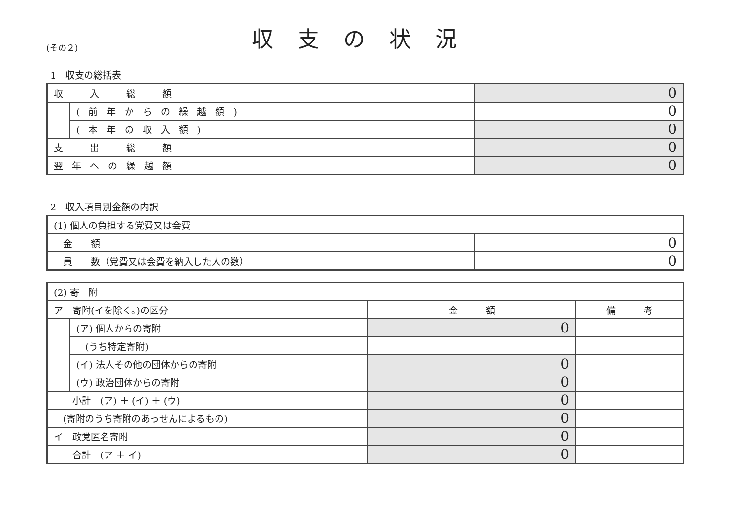(その２)
収支の状況
1　収支の総括表
| 収 入 総 額 | | 0 |
| | (前年からの繰越額) | 0 |
| | (本年の収入額) | 0 |
| 支 出 総 額 | | 0 |
| 翌年への繰越額 | | 0 |
2　収入項目別金額の内訳
| (1) 個人の負担する党費又は会費 | |
| 金 額 | 0 |
| 員 数（党費又は会費を納入した人の数） | 0 |
| (2) 寄 附 | | | |
| ア 寄附(イを除く。)の区分 | | 金 額 | 備 考 |
| | (ア) 個人からの寄附 | 0 | |
| | (うち特定寄附) | | |
| | (イ) 法人その他の団体からの寄附 | 0 | |
| | (ウ) 政治団体からの寄附 | 0 | |
| 小計 (ア) ＋ (イ) ＋ (ウ) | | 0 | |
| (寄附のうち寄附のあっせんによるもの) | | 0 | |
| イ 政党匿名寄附 | | 0 | |
| 合計 (ア ＋ イ) | | 0 | |